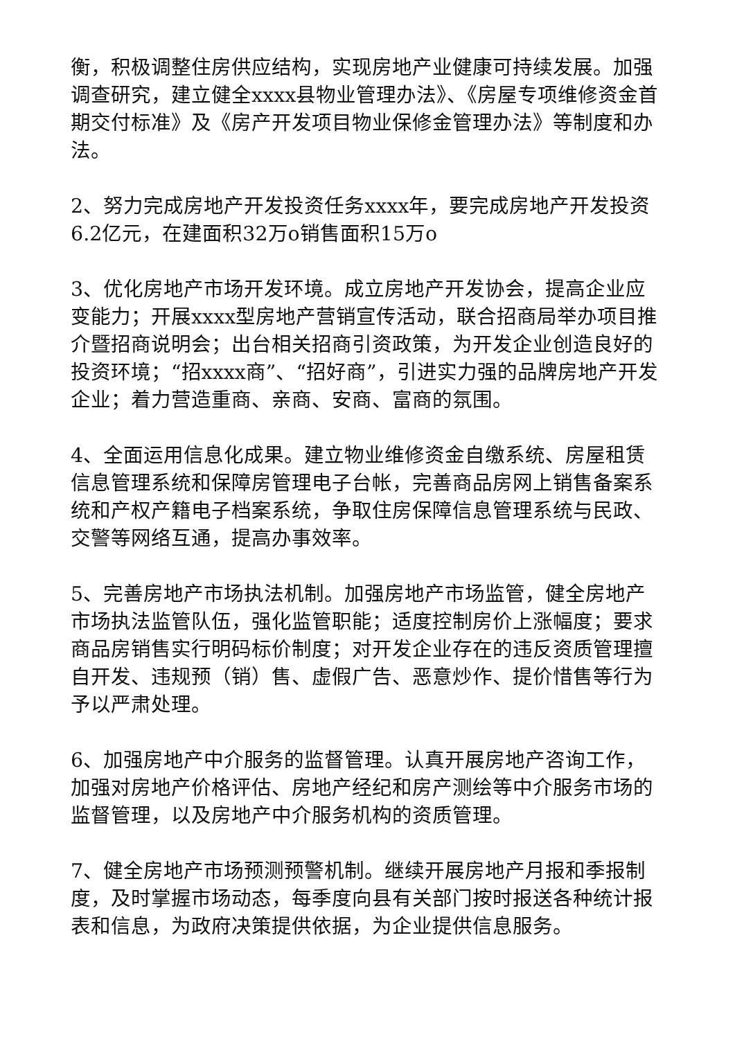衡，积极调整住房供应结构，实现房地产业健康可持续发展。加强调查研究，建立健全xxxx县物业管理办法》、《房屋专项维修资金首期交付标准》及《房产开发项目物业保修金管理办法》等制度和办法。
2、努力完成房地产开发投资任务xxxx年，要完成房地产开发投资6.2亿元，在建面积32万o销售面积15万o
3、优化房地产市场开发环境。成立房地产开发协会，提高企业应变能力；开展xxxx型房地产营销宣传活动，联合招商局举办项目推介暨招商说明会；出台相关招商引资政策，为开发企业创造良好的投资环境；“招xxxx商”、“招好商”，引进实力强的品牌房地产开发企业；着力营造重商、亲商、安商、富商的氛围。
4、全面运用信息化成果。建立物业维修资金自缴系统、房屋租赁信息管理系统和保障房管理电子台帐，完善商品房网上销售备案系统和产权产籍电子档案系统，争取住房保障信息管理系统与民政、交警等网络互通，提高办事效率。
5、完善房地产市场执法机制。加强房地产市场监管，健全房地产市场执法监管队伍，强化监管职能；适度控制房价上涨幅度；要求商品房销售实行明码标价制度；对开发企业存在的违反资质管理擅自开发、违规预（销）售、虚假广告、恶意炒作、提价惜售等行为予以严肃处理。
6、加强房地产中介服务的监督管理。认真开展房地产咨询工作，加强对房地产价格评估、房地产经纪和房产测绘等中介服务市场的监督管理，以及房地产中介服务机构的资质管理。
7、健全房地产市场预测预警机制。继续开展房地产月报和季报制度，及时掌握市场动态，每季度向县有关部门按时报送各种统计报表和信息，为政府决策提供依据，为企业提供信息服务。